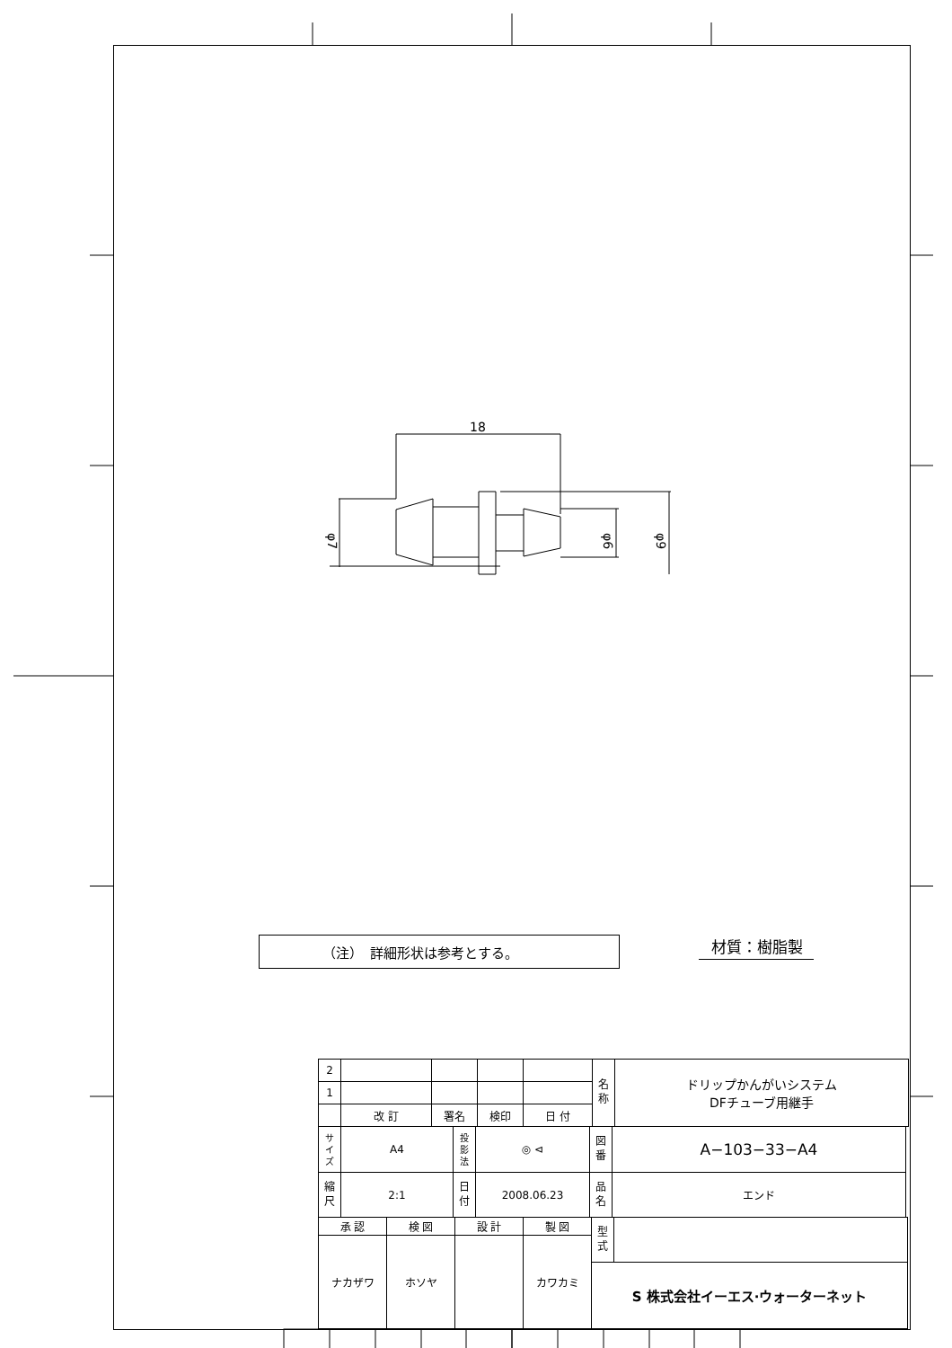18
φ7
φ6
φ9
（注）　詳細形状は参考とする。
材質：樹脂製
| 2 | | | | | 名 称 | ドリップかんがいシステム DFチューブ用継手 |
| 1 | | | | | | |
| | 改 訂 | 署名 | 検印 | 日 付 | | |
| サ イ ズ | A4 | 投 影 法 | ◎ ⊲ | 図 番 | A−103−33−A4 |
| 縮 尺 | 2:1 | 日 付 | 2008.06.23 | 品 名 | エンド |
| 承 認 | 検 図 | 設 計 | 製 図 | 型 式 | |
| ナカザワ | ホソヤ | | カワカミ | | |
| | | | | S 株式会社イーエス·ウォーターネット | |